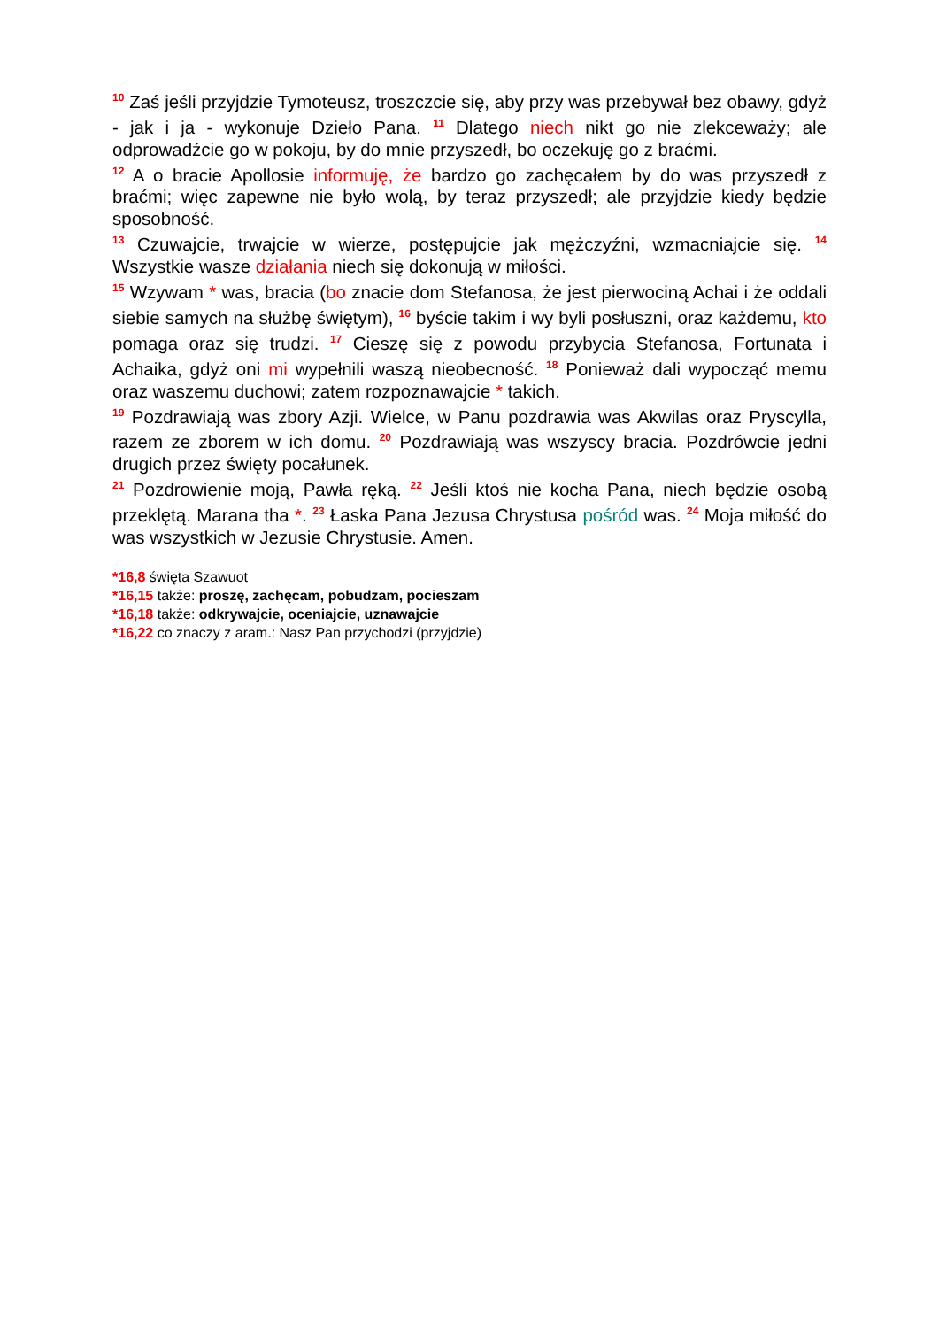<sup>10</sup> Zaś jeśli przyjdzie Tymoteusz, troszczcie się, aby przy was przebywał bez obawy, gdyż - jak i ja - wykonuje Dzieło Pana. <sup>11</sup> Dlatego niech nikt go nie zlekceważy; ale odprowadźcie go w pokoju, by do mnie przyszedł, bo oczekuję go z braćmi.
<sup>12</sup> A o bracie Apollosie informuję, że bardzo go zachęcałem by do was przyszedł z braćmi; więc zapewne nie było wolą, by teraz przyszedł; ale przyjdzie kiedy będzie sposobność.
<sup>13</sup> Czuwajcie, trwajcie w wierze, postępujcie jak mężczyźni, wzmacniajcie się. <sup>14</sup> Wszystkie wasze działania niech się dokonują w miłości.
<sup>15</sup> Wzywam * was, bracia (bo znacie dom Stefanosa, że jest pierwociną Achai i że oddali siebie samych na służbę świętym), <sup>16</sup> byście takim i wy byli posłuszni, oraz każdemu, kto pomaga oraz się trudzi. <sup>17</sup> Cieszę się z powodu przybycia Stefanosa, Fortunata i Achaika, gdyż oni mi wypełnili waszą nieobecność. <sup>18</sup> Ponieważ dali wypocząć memu oraz waszemu duchowi; zatem rozpoznawajcie * takich.
<sup>19</sup> Pozdrawiają was zbory Azji. Wielce, w Panu pozdrawia was Akwilas oraz Pryscylla, razem ze zborem w ich domu. <sup>20</sup> Pozdrawiają was wszyscy bracia. Pozdrówcie jedni drugich przez święty pocałunek.
<sup>21</sup> Pozdrowienie moją, Pawła ręką. <sup>22</sup> Jeśli ktoś nie kocha Pana, niech będzie osobą przeklętą. Marana tha *. <sup>23</sup> Łaska Pana Jezusa Chrystusa pośród was. <sup>24</sup> Moja miłość do was wszystkich w Jezusie Chrystusie. Amen.
*16,8 święta Szawuot
*16,15 także: proszę, zachęcam, pobudzam, pocieszam
*16,18 także: odkrywajcie, oceniajcie, uznawajcie
*16,22 co znaczy z aram.: Nasz Pan przychodzi (przyjdzie)